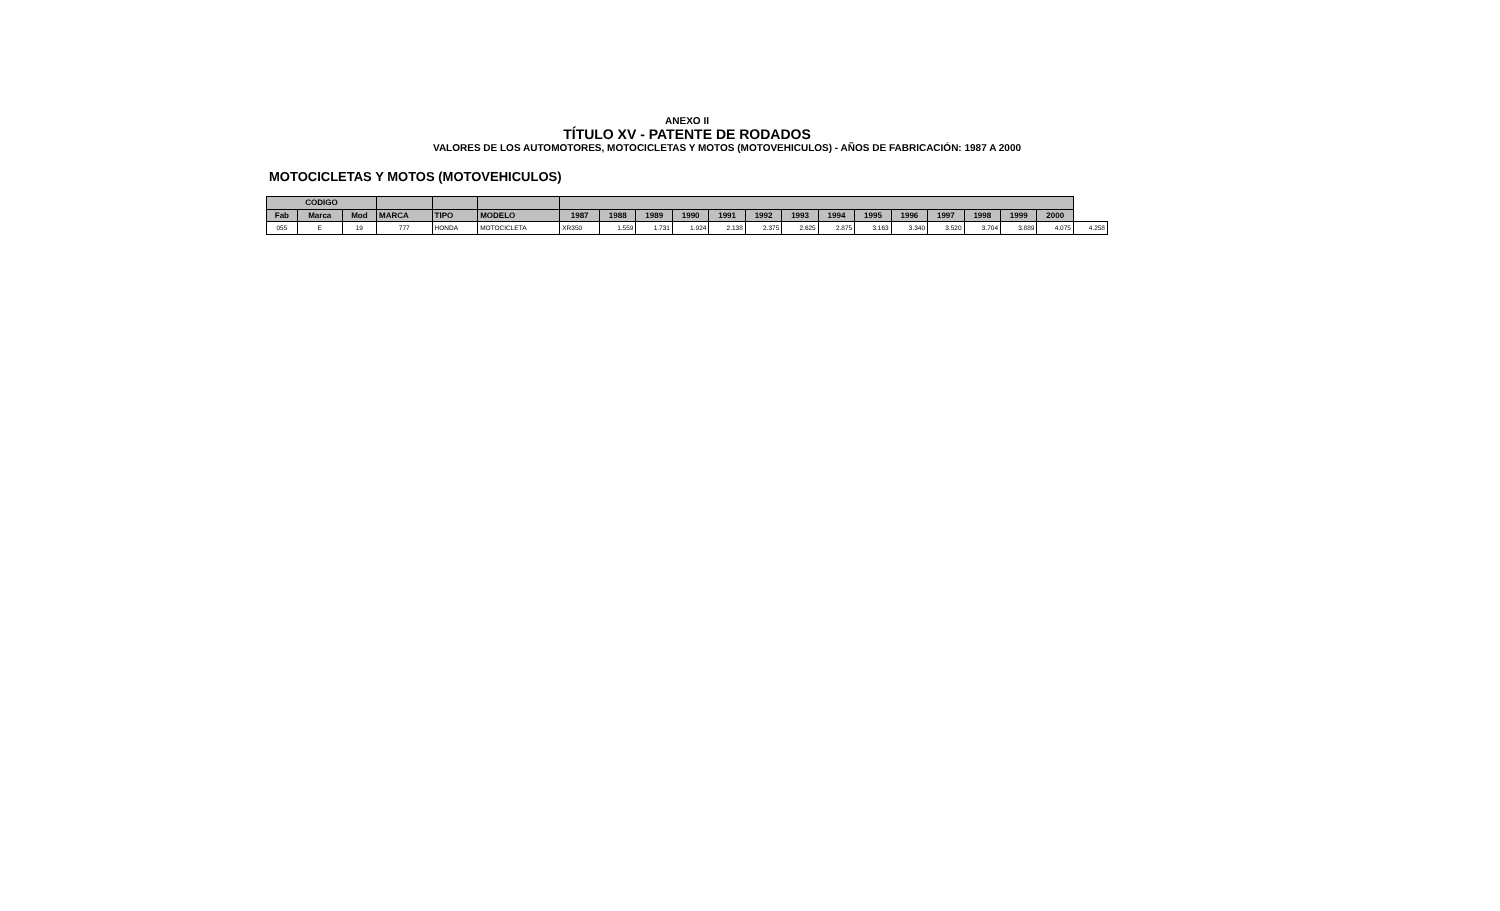ANEXO II
TÍTULO XV - PATENTE DE RODADOS
VALORES DE LOS AUTOMOTORES, MOTOCICLETAS Y MOTOS (MOTOVEHICULOS) - AÑOS DE FABRICACIÓN: 1987 A 2000
MOTOCICLETAS Y MOTOS (MOTOVEHICULOS)
| CODIGO | | | | | | | | | | | | | | | | | | | | |
| --- | --- | --- | --- | --- | --- | --- | --- | --- | --- | --- | --- | --- | --- | --- | --- | --- | --- | --- | --- | --- |
| Fab | Marca | Mod | MARCA | TIPO | MODELO | 1987 | 1988 | 1989 | 1990 | 1991 | 1992 | 1993 | 1994 | 1995 | 1996 | 1997 | 1998 | 1999 | 2000 | |
| 055 | E | 19 | 777 | HONDA | MOTOCICLETA | XR350 | 1.559 | 1.731 | 1.924 | 2.138 | 2.375 | 2.625 | 2.875 | 3.163 | 3.340 | 3.520 | 3.704 | 3.889 | 4.075 | 4.258 |